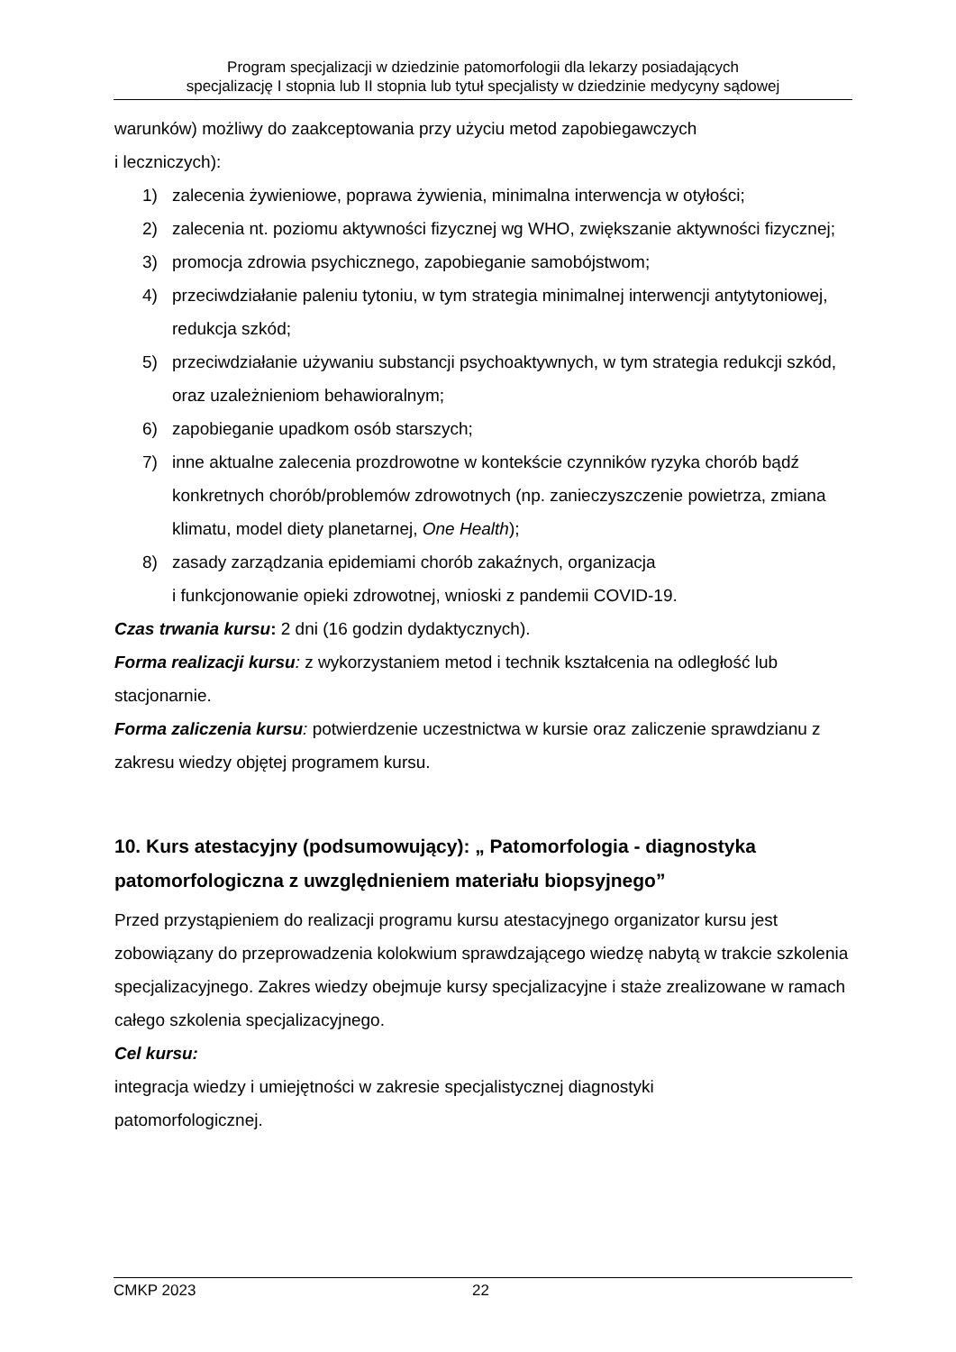Program specjalizacji w dziedzinie patomorfologii dla lekarzy posiadających
specjalizację I stopnia lub II stopnia lub tytuł specjalisty w dziedzinie medycyny sądowej
warunków) możliwy do zaakceptowania przy użyciu metod zapobiegawczych
i leczniczych):
1) zalecenia żywieniowe, poprawa żywienia, minimalna interwencja w otyłości;
2) zalecenia nt. poziomu aktywności fizycznej wg WHO, zwiększanie aktywności fizycznej;
3) promocja zdrowia psychicznego, zapobieganie samobójstwom;
4) przeciwdziałanie paleniu tytoniu, w tym strategia minimalnej interwencji antytytoniowej, redukcja szkód;
5) przeciwdziałanie używaniu substancji psychoaktywnych, w tym strategia redukcji szkód, oraz uzależnieniom behawioralnym;
6) zapobieganie upadkom osób starszych;
7) inne aktualne zalecenia prozdrowotne w kontekście czynników ryzyka chorób bądź konkretnych chorób/problemów zdrowotnych (np. zanieczyszczenie powietrza, zmiana klimatu, model diety planetarnej, One Health);
8) zasady zarządzania epidemiami chorób zakaźnych, organizacja
i funkcjonowanie opieki zdrowotnej, wnioski z pandemii COVID-19.
Czas trwania kursu: 2 dni (16 godzin dydaktycznych).
Forma realizacji kursu: z wykorzystaniem metod i technik kształcenia na odległość lub stacjonarnie.
Forma zaliczenia kursu: potwierdzenie uczestnictwa w kursie oraz zaliczenie sprawdzianu z zakresu wiedzy objętej programem kursu.
10. Kurs atestacyjny (podsumowujący): „ Patomorfologia - diagnostyka patomorfologiczna z uwzględnieniem materiału biopsyjnego”
Przed przystąpieniem do realizacji programu kursu atestacyjnego organizator kursu jest zobowiązany do przeprowadzenia kolokwium sprawdzającego wiedzę nabytą w trakcie szkolenia specjalizacyjnego. Zakres wiedzy obejmuje kursy specjalizacyjne i staże zrealizowane w ramach całego szkolenia specjalizacyjnego.
Cel kursu:
integracja wiedzy i umiejętności w zakresie specjalistycznej diagnostyki
patomorfologicznej.
CMKP 2023 22